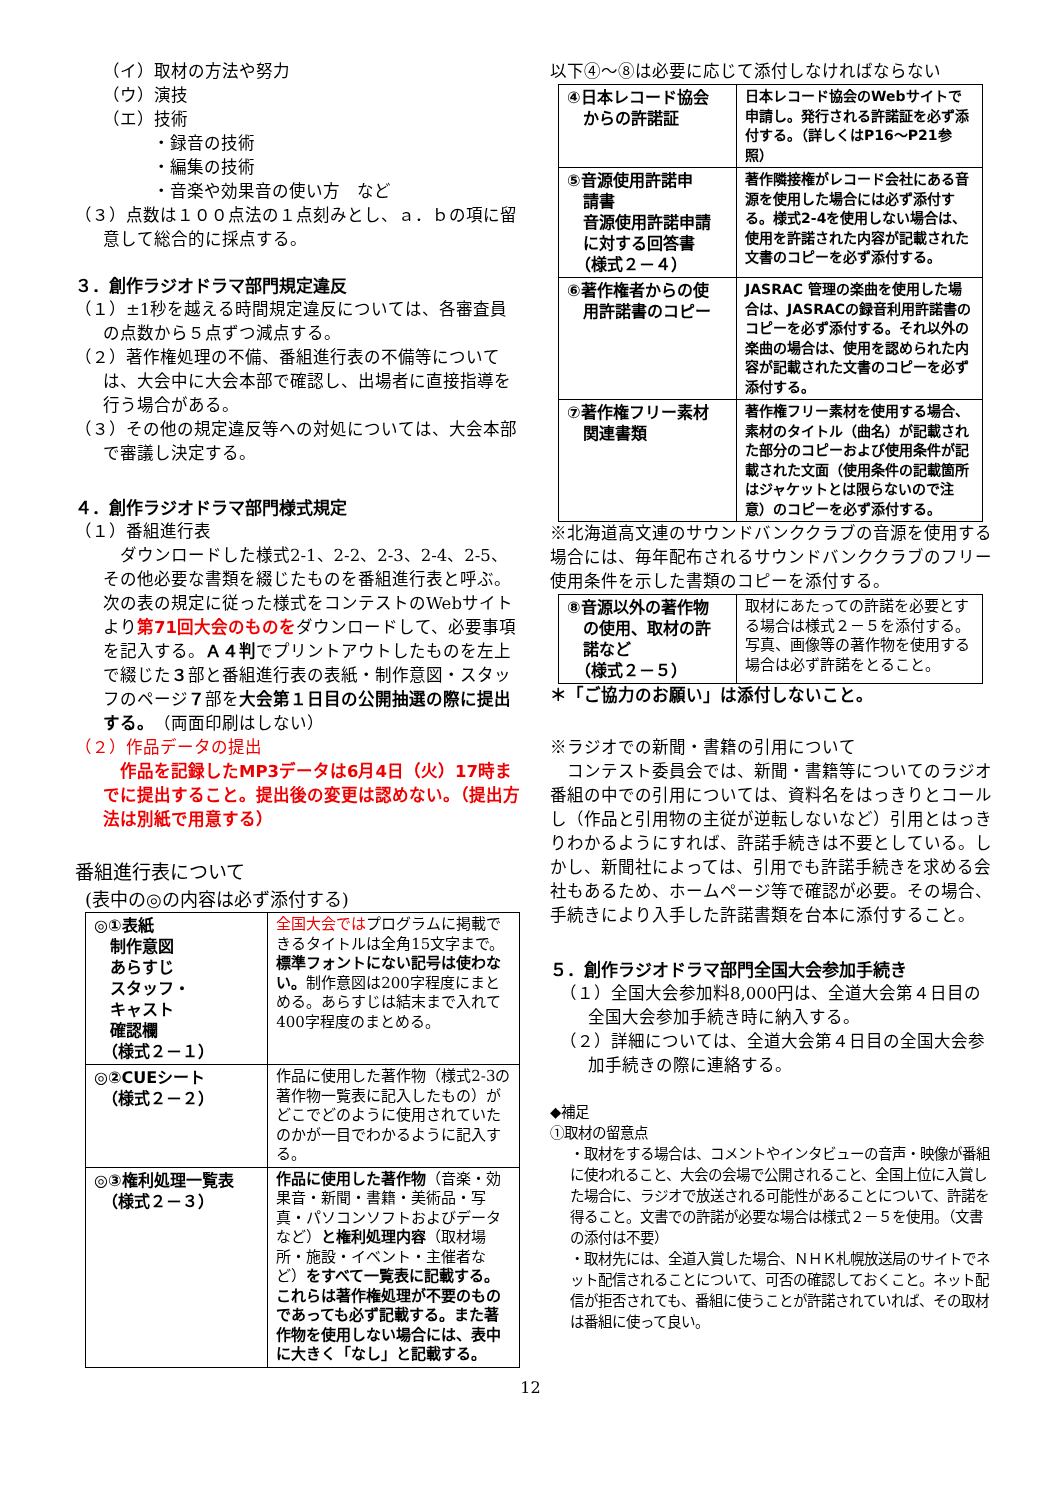（イ）取材の方法や努力
（ウ）演技
（エ）技術
・録音の技術
・編集の技術
・音楽や効果音の使い方　など
（３）点数は１００点法の１点刻みとし、ａ．ｂの項に留意して総合的に採点する。
３．創作ラジオドラマ部門規定違反
（１）±1秒を越える時間規定違反については、各審査員の点数から５点ずつ減点する。
（２）著作権処理の不備、番組進行表の不備等については、大会中に大会本部で確認し、出場者に直接指導を行う場合がある。
（３）その他の規定違反等への対処については、大会本部で審議し決定する。
４．創作ラジオドラマ部門様式規定
（１）番組進行表
　ダウンロードした様式2-1、2-2、2-3、2-4、2-5、その他必要な書類を綴じたものを番組進行表と呼ぶ。次の表の規定に従った様式をコンテストのWebサイトより第71回大会のものをダウンロードして、必要事項を記入する。Ａ４判でプリントアウトしたものを左上で綴じた３部と番組進行表の表紙・制作意図・スタッフのページ７部を大会第１日目の公開抽選の際に提出する。（両面印刷はしない）
（２）作品データの提出
　作品を記録したMP3データは6月4日（火）17時までに提出すること。提出後の変更は認めない。（提出方法は別紙で用意する）
番組進行表について
(表中の◎の内容は必ず添付する)
| ◎①表紙 制作意図 あらすじ スタッフ・ キャスト 確認欄 （様式２－１） | 全国大会では プログラムに掲載できるタイトルは全角15文字まで。 標準フォントにない記号は使わない。 制作意図は200字程度にまとめる。あらすじは結末まで入れて400字程度のまとめる。 |
| ◎②CUEシート （様式２－２） | 作品に使用した著作物（様式2-3の著作物一覧表に記入したもの）がどこでどのように使用されていたのかが一目でわかるように記入する。 |
| ◎③権利処理一覧表 （様式２－３） | 作品に使用した著作物 （音楽・効果音・新聞・書籍・美術品・写真・パソコンソフトおよびデータなど） と権利処理内容 （取材場所・施設・イベント・主催者など） をすべて一覧表に記載する。これらは著作権処理が不要のものであっても必ず記載する。また著作物を使用しない場合には、表中に大きく「なし」と記載する。 |
以下④～⑧は必要に応じて添付しなければならない
| ④日本レコード協会 からの許諾証 | 日本レコード協会のWebサイトで申請し。発行される許諾証を必ず添付する。（詳しくはP16～P21参照） |
| ⑤音源使用許諾申 請書 音源使用許諾申請 に対する回答書 （様式２－４） | 著作隣接権がレコード会社にある音源を使用した場合には必ず添付する。様式2-4を使用しない場合は、使用を許諾された内容が記載された文書のコピーを必ず添付する。 |
| ⑥著作権者からの使 用許諾書のコピー | JASRAC 管理の楽曲を使用した場合は、JASRACの録音利用許諾書のコピーを必ず添付する。それ以外の楽曲の場合は、使用を認められた内容が記載された文書のコピーを必ず添付する。 |
| ⑦著作権フリー素材 関連書類 | 著作権フリー素材を使用する場合、素材のタイトル（曲名）が記載された部分のコピーおよび使用条件が記載された文面（使用条件の記載箇所はジャケットとは限らないので注意）のコピーを必ず添付する。 |
※北海道高文連のサウンドバンククラブの音源を使用する場合には、毎年配布されるサウンドバンククラブのフリー使用条件を示した書類のコピーを添付する。
| ⑧音源以外の著作物 の使用、取材の許 諾など （様式２－５） | 取材にあたっての許諾を必要とする場合は様式２－５を添付する。写真、画像等の著作物を使用する場合は必ず許諾をとること。 |
＊「ご協力のお願い」は添付しないこと。
※ラジオでの新聞・書籍の引用について
　コンテスト委員会では、新聞・書籍等についてのラジオ番組の中での引用については、資料名をはっきりとコールし（作品と引用物の主従が逆転しないなど）引用とはっきりわかるようにすれば、許諾手続きは不要としている。しかし、新聞社によっては、引用でも許諾手続きを求める会社もあるため、ホームページ等で確認が必要。その場合、手続きにより入手した許諾書類を台本に添付すること。
５．創作ラジオドラマ部門全国大会参加手続き
（１）全国大会参加料8,000円は、全道大会第４日目の全国大会参加手続き時に納入する。
（２）詳細については、全道大会第４日目の全国大会参加手続きの際に連絡する。
◆補足
①取材の留意点
・取材をする場合は、コメントやインタビューの音声・映像が番組に使われること、大会の会場で公開されること、全国上位に入賞した場合に、ラジオで放送される可能性があることについて、許諾を得ること。文書での許諾が必要な場合は様式２－５を使用。（文書の添付は不要）
・取材先には、全道入賞した場合、ＮＨＫ札幌放送局のサイトでネット配信されることについて、可否の確認しておくこと。ネット配信が拒否されても、番組に使うことが許諾されていれば、その取材は番組に使って良い。
12